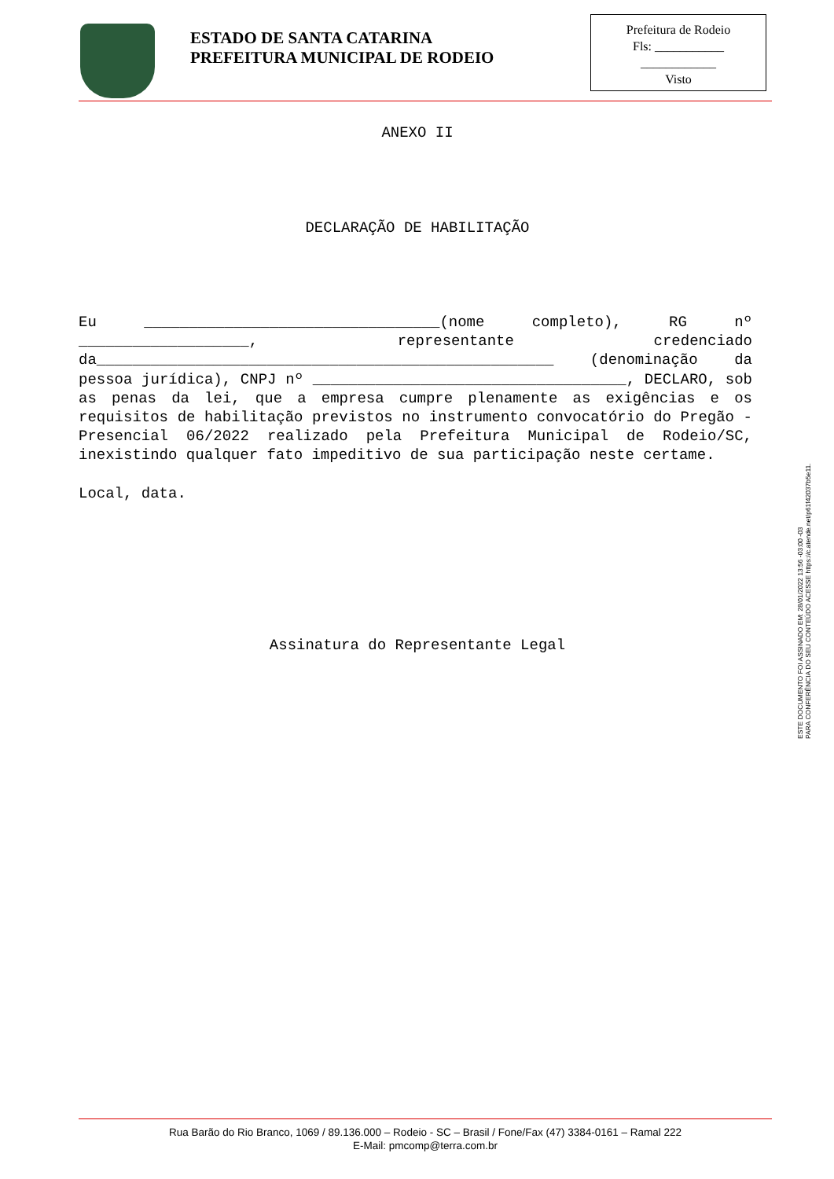ESTADO DE SANTA CATARINA
PREFEITURA MUNICIPAL DE RODEIO
Prefeitura de Rodeio
Fls: ___________
____________
Visto
ANEXO II
DECLARAÇÃO DE HABILITAÇÃO
Eu _________________________________(nome completo), RG nº ___________________, representante credenciado da___________________________________________________ (denominação da pessoa jurídica), CNPJ nº ___________________________________, DECLARO, sob as penas da lei, que a empresa cumpre plenamente as exigências e os requisitos de habilitação previstos no instrumento convocatório do Pregão - Presencial 06/2022 realizado pela Prefeitura Municipal de Rodeio/SC, inexistindo qualquer fato impeditivo de sua participação neste certame.
Local, data.
Assinatura do Representante Legal
ESTE DOCUMENTO FOI ASSINADO EM: 28/01/2022 13:56 -03:00 -03
PARA CONFERÊNCIA DO SEU CONTEÚDO ACESSE https://c.atende.net/p61f42037b5e11.
Rua Barão do Rio Branco, 1069 / 89.136.000 – Rodeio - SC – Brasil / Fone/Fax (47) 3384-0161 – Ramal 222
E-Mail: pmcomp@terra.com.br